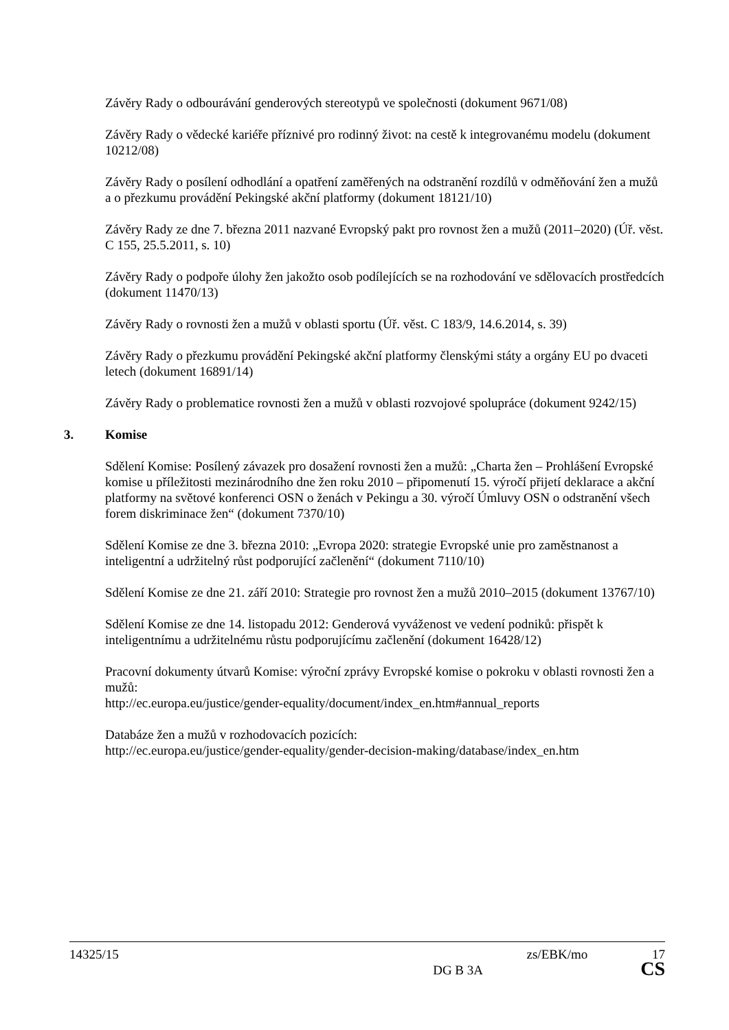Závěry Rady o odbourávání genderových stereotypů ve společnosti (dokument 9671/08)
Závěry Rady o vědecké kariéře příznivé pro rodinný život: na cestě k integrovanému modelu (dokument 10212/08)
Závěry Rady o posílení odhodlání a opatření zaměřených na odstranění rozdílů v odměňování žen a mužů a o přezkumu provádění Pekingské akční platformy (dokument 18121/10)
Závěry Rady ze dne 7. března 2011 nazvané Evropský pakt pro rovnost žen a mužů (2011–2020) (Úř. věst. C 155, 25.5.2011, s. 10)
Závěry Rady o podpoře úlohy žen jakožto osob podílejících se na rozhodování ve sdělovacích prostředcích (dokument 11470/13)
Závěry Rady o rovnosti žen a mužů v oblasti sportu (Úř. věst. C 183/9, 14.6.2014, s. 39)
Závěry Rady o přezkumu provádění Pekingské akční platformy členskými státy a orgány EU po dvaceti letech (dokument 16891/14)
Závěry Rady o problematice rovnosti žen a mužů v oblasti rozvojové spolupráce (dokument 9242/15)
3. Komise
Sdělení Komise: Posílený závazek pro dosažení rovnosti žen a mužů: „Charta žen – Prohlášení Evropské komise u příležitosti mezinárodního dne žen roku 2010 – připomenutí 15. výročí přijetí deklarace a akční platformy na světové konferenci OSN o ženách v Pekingu a 30. výročí Úmluvy OSN o odstranění všech forem diskriminace žen“ (dokument 7370/10)
Sdělení Komise ze dne 3. března 2010: „Evropa 2020: strategie Evropské unie pro zaměstnanost a inteligentní a udržitelný růst podporující začlenění“ (dokument 7110/10)
Sdělení Komise ze dne 21. září 2010: Strategie pro rovnost žen a mužů 2010–2015 (dokument 13767/10)
Sdělení Komise ze dne 14. listopadu 2012: Genderová vyváženost ve vedení podniků: přispět k inteligentnímu a udržitelnému růstu podporujícímu začlenění (dokument 16428/12)
Pracovní dokumenty útvarů Komise: výroční zprávy Evropské komise o pokroku v oblasti rovnosti žen a mužů:
http://ec.europa.eu/justice/gender-equality/document/index_en.htm#annual_reports
Databáze žen a mužů v rozhodovacích pozicích:
http://ec.europa.eu/justice/gender-equality/gender-decision-making/database/index_en.htm
14325/15 zs/EBK/mo 17
DG B 3A CS